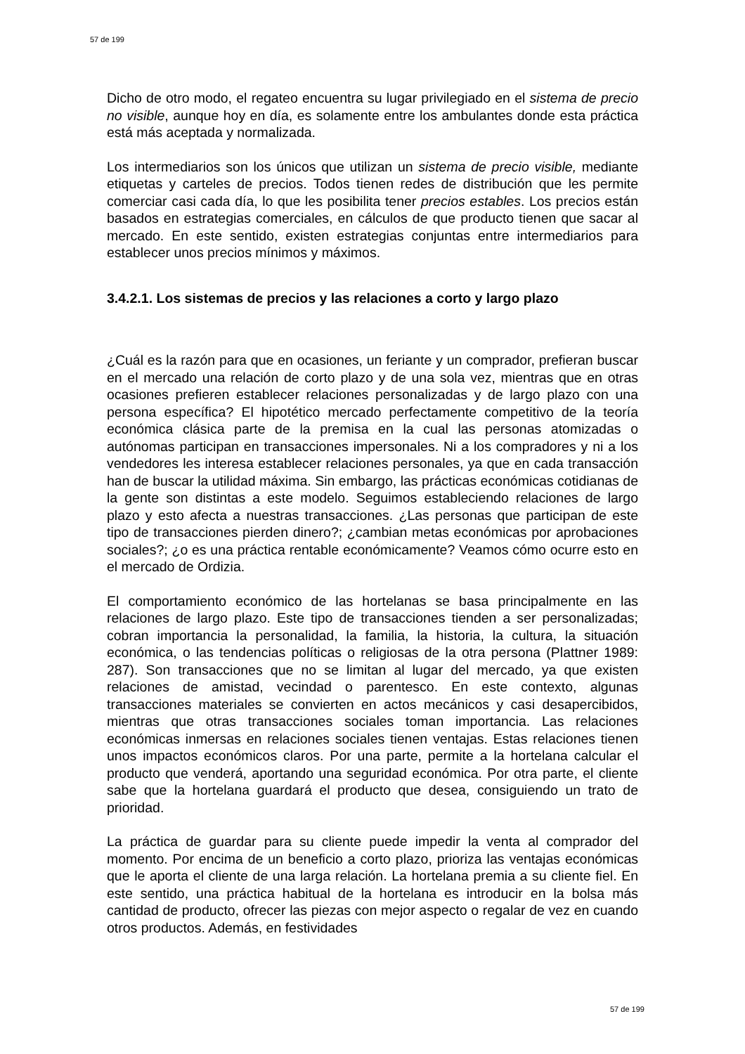57 de 199
Dicho de otro modo, el regateo encuentra su lugar privilegiado en el sistema de precio no visible, aunque hoy en día, es solamente entre los ambulantes donde esta práctica está más aceptada y normalizada.
Los intermediarios son los únicos que utilizan un sistema de precio visible, mediante etiquetas y carteles de precios. Todos tienen redes de distribución que les permite comerciar casi cada día, lo que les posibilita tener precios estables. Los precios están basados en estrategias comerciales, en cálculos de que producto tienen que sacar al mercado. En este sentido, existen estrategias conjuntas entre intermediarios para establecer unos precios mínimos y máximos.
3.4.2.1. Los sistemas de precios y las relaciones a corto y largo plazo
¿Cuál es la razón para que en ocasiones, un feriante y un comprador, prefieran buscar en el mercado una relación de corto plazo y de una sola vez, mientras que en otras ocasiones prefieren establecer relaciones personalizadas y de largo plazo con una persona específica? El hipotético mercado perfectamente competitivo de la teoría económica clásica parte de la premisa en la cual las personas atomizadas o autónomas participan en transacciones impersonales. Ni a los compradores y ni a los vendedores les interesa establecer relaciones personales, ya que en cada transacción han de buscar la utilidad máxima. Sin embargo, las prácticas económicas cotidianas de la gente son distintas a este modelo. Seguimos estableciendo relaciones de largo plazo y esto afecta a nuestras transacciones. ¿Las personas que participan de este tipo de transacciones pierden dinero?; ¿cambian metas económicas por aprobaciones sociales?; ¿o es una práctica rentable económicamente? Veamos cómo ocurre esto en el mercado de Ordizia.
El comportamiento económico de las hortelanas se basa principalmente en las relaciones de largo plazo. Este tipo de transacciones tienden a ser personalizadas; cobran importancia la personalidad, la familia, la historia, la cultura, la situación económica, o las tendencias políticas o religiosas de la otra persona (Plattner 1989: 287). Son transacciones que no se limitan al lugar del mercado, ya que existen relaciones de amistad, vecindad o parentesco. En este contexto, algunas transacciones materiales se convierten en actos mecánicos y casi desapercibidos, mientras que otras transacciones sociales toman importancia. Las relaciones económicas inmersas en relaciones sociales tienen ventajas. Estas relaciones tienen unos impactos económicos claros. Por una parte, permite a la hortelana calcular el producto que venderá, aportando una seguridad económica. Por otra parte, el cliente sabe que la hortelana guardará el producto que desea, consiguiendo un trato de prioridad.
La práctica de guardar para su cliente puede impedir la venta al comprador del momento. Por encima de un beneficio a corto plazo, prioriza las ventajas económicas que le aporta el cliente de una larga relación. La hortelana premia a su cliente fiel. En este sentido, una práctica habitual de la hortelana es introducir en la bolsa más cantidad de producto, ofrecer las piezas con mejor aspecto o regalar de vez en cuando otros productos. Además, en festividades
57 de 199